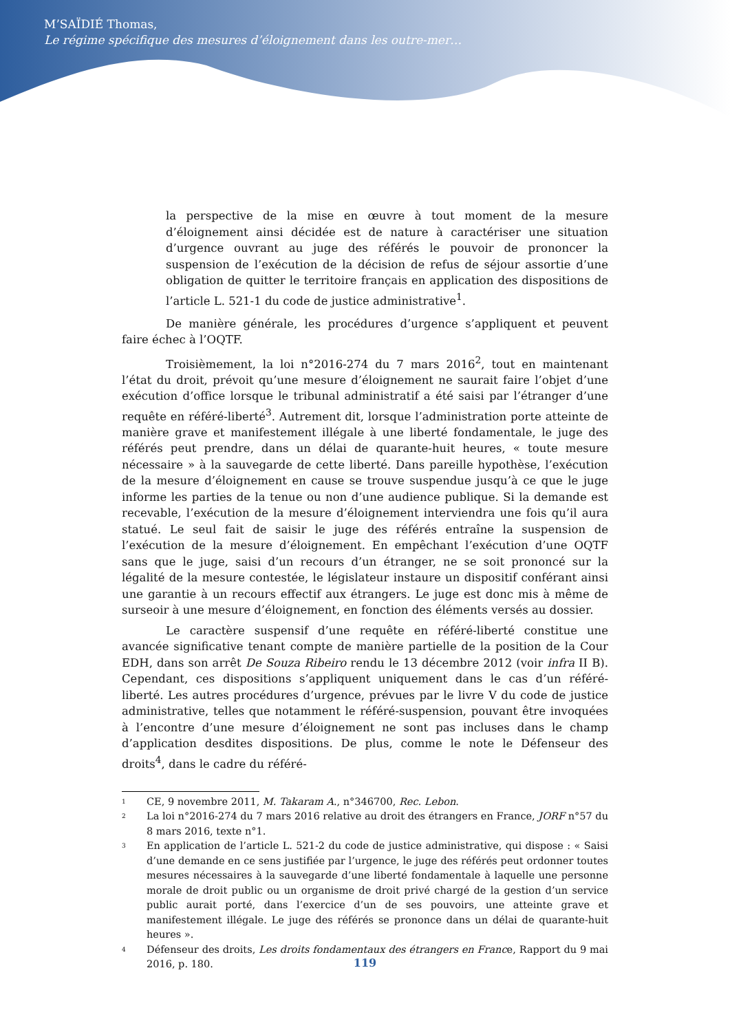M’SAÏDIÉ Thomas,
Le régime spécifique des mesures d’éloignement dans les outre-mer…
la perspective de la mise en œuvre à tout moment de la mesure d’éloignement ainsi décidée est de nature à caractériser une situation d’urgence ouvrant au juge des référés le pouvoir de prononcer la suspension de l’exécution de la décision de refus de séjour assortie d’une obligation de quitter le territoire français en application des dispositions de l’article L. 521-1 du code de justice administrative<sup>1</sup>.
De manière générale, les procédures d’urgence s’appliquent et peuvent faire échec à l’OQTF.
Troisièmement, la loi n°2016-274 du 7 mars 2016<sup>2</sup>, tout en maintenant l’état du droit, prévoit qu’une mesure d’éloignement ne saurait faire l’objet d’une exécution d’office lorsque le tribunal administratif a été saisi par l’étranger d’une requête en référé-liberté<sup>3</sup>. Autrement dit, lorsque l’administration porte atteinte de manière grave et manifestement illégale à une liberté fondamentale, le juge des référés peut prendre, dans un délai de quarante-huit heures, « toute mesure nécessaire » à la sauvegarde de cette liberté. Dans pareille hypothèse, l’exécution de la mesure d’éloignement en cause se trouve suspendue jusqu’à ce que le juge informe les parties de la tenue ou non d’une audience publique. Si la demande est recevable, l’exécution de la mesure d’éloignement interviendra une fois qu’il aura statué. Le seul fait de saisir le juge des référés entraîne la suspension de l’exécution de la mesure d’éloignement. En empêchant l’exécution d’une OQTF sans que le juge, saisi d’un recours d’un étranger, ne se soit prononcé sur la légalité de la mesure contestée, le législateur instaure un dispositif conférant ainsi une garantie à un recours effectif aux étrangers. Le juge est donc mis à même de surseoir à une mesure d’éloignement, en fonction des éléments versés au dossier.
Le caractère suspensif d’une requête en référé-liberté constitue une avancée significative tenant compte de manière partielle de la position de la Cour EDH, dans son arrêt De Souza Ribeiro rendu le 13 décembre 2012 (voir infra II B). Cependant, ces dispositions s’appliquent uniquement dans le cas d’un référé-liberté. Les autres procédures d’urgence, prévues par le livre V du code de justice administrative, telles que notamment le référé-suspension, pouvant être invoquées à l’encontre d’une mesure d’éloignement ne sont pas incluses dans le champ d’application desdites dispositions. De plus, comme le note le Défenseur des droits<sup>4</sup>, dans le cadre du référé-
1
CE, 9 novembre 2011, M. Takaram A., n°346700, Rec. Lebon.
2
La loi n°2016-274 du 7 mars 2016 relative au droit des étrangers en France, JORF n°57 du 8 mars 2016, texte n°1.
3
En application de l’article L. 521-2 du code de justice administrative, qui dispose : « Saisi d’une demande en ce sens justifiée par l’urgence, le juge des référés peut ordonner toutes mesures nécessaires à la sauvegarde d’une liberté fondamentale à laquelle une personne morale de droit public ou un organisme de droit privé chargé de la gestion d’un service public aurait porté, dans l’exercice d’un de ses pouvoirs, une atteinte grave et manifestement illégale. Le juge des référés se prononce dans un délai de quarante-huit heures ».
4
Défenseur des droits, Les droits fondamentaux des étrangers en France, Rapport du 9 mai 2016, p. 180.
119